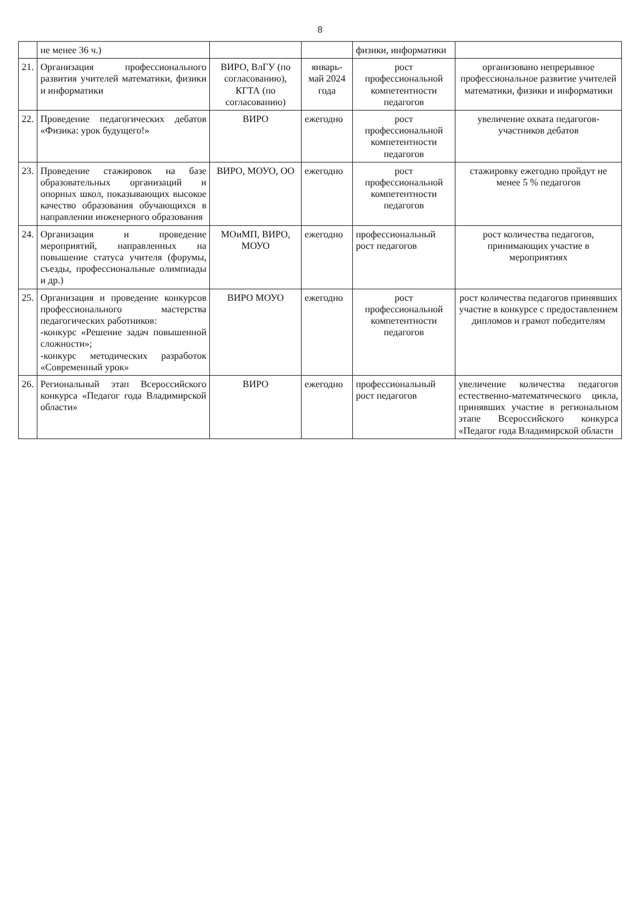8
| | не менее 36 ч.) | | | физики, информатики | |
| 21. | Организация профессионального развития учителей математики, физики и информатики | ВИРО, ВлГУ (по согласованию), КГТА (по согласованию) | январь-май 2024 года | рост профессиональной компетентности педагогов | организовано непрерывное профессиональное развитие учителей математики, физики и информатики |
| 22. | Проведение педагогических дебатов «Физика: урок будущего!» | ВИРО | ежегодно | рост профессиональной компетентности педагогов | увеличение охвата педагогов-участников дебатов |
| 23. | Проведение стажировок на базе образовательных организаций и опорных школ, показывающих высокое качество образования обучающихся в направлении инженерного образования | ВИРО, МОУО, ОО | ежегодно | рост профессиональной компетентности педагогов | стажировку ежегодно пройдут не менее 5 % педагогов |
| 24. | Организация и проведение мероприятий, направленных на повышение статуса учителя (форумы, съезды, профессиональные олимпиады и др.) | МОиМП, ВИРО, МОУО | ежегодно | профессиональный рост педагогов | рост количества педагогов, принимающих участие в мероприятиях |
| 25. | Организация и проведение конкурсов профессионального мастерства педагогических работников: -конкурс «Решение задач повышенной сложности»; -конкурс методических разработок «Современный урок» | ВИРО МОУО | ежегодно | рост профессиональной компетентности педагогов | рост количества педагогов принявших участие в конкурсе с предоставлением дипломов и грамот победителям |
| 26. | Региональный этап Всероссийского конкурса «Педагог года Владимирской области» | ВИРО | ежегодно | профессиональный рост педагогов | увеличение количества педагогов естественно-математического цикла, принявших участие в региональном этапе Всероссийского конкурса «Педагог года Владимирской области |